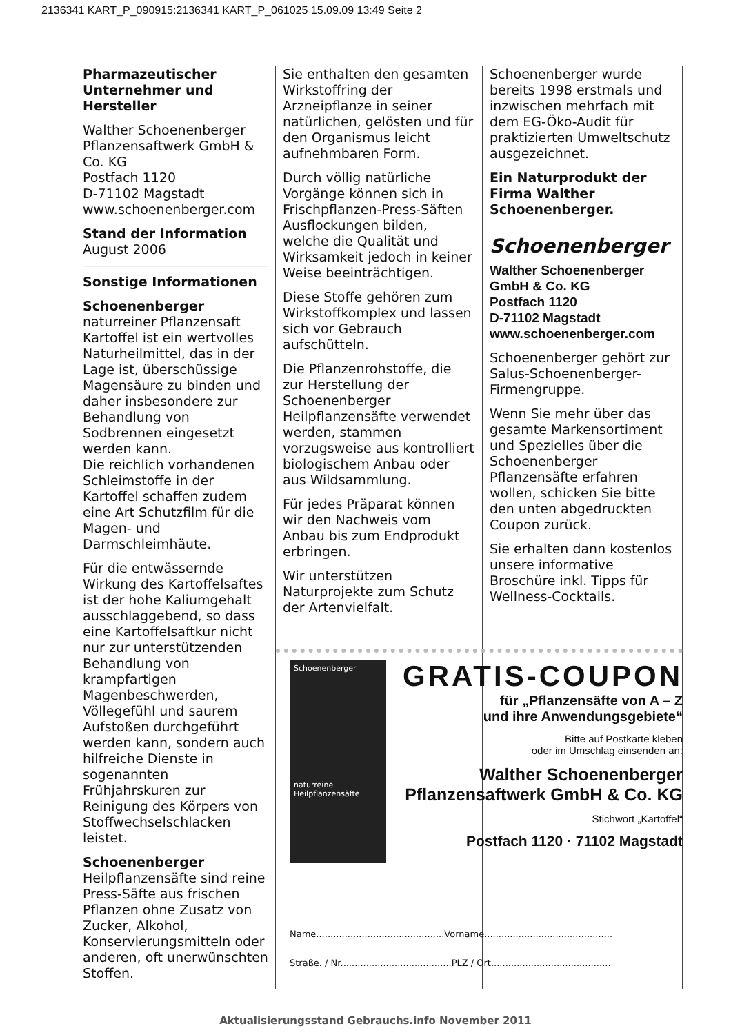2136341 KART_P_090915:2136341 KART_P_061025 15.09.09 13:49 Seite 2
Pharmazeutischer Unternehmer und Hersteller
Walther Schoenenberger Pflanzensaftwerk GmbH & Co. KG
Postfach 1120
D-71102 Magstadt
www.schoenenberger.com
Stand der Information
August 2006
Sonstige Informationen
Schoenenberger
naturreiner Pflanzensaft Kartoffel ist ein wertvolles Naturheilmittel, das in der Lage ist, überschüssige Magensäure zu binden und daher insbesondere zur Behandlung von Sodbrennen eingesetzt werden kann.
Die reichlich vorhandenen Schleimstoffe in der Kartoffel schaffen zudem eine Art Schutzfilm für die Magen- und Darmschleimhäute.
Für die entwässernde Wirkung des Kartoffelsaftes ist der hohe Kaliumgehalt ausschlaggebend, so dass eine Kartoffelsaftkur nicht nur zur unterstützenden Behandlung von krampfartigen Magenbeschwerden, Völlegefühl und saurem Aufstoßen durchgeführt werden kann, sondern auch hilfreiche Dienste in sogenannten Frühjahrskuren zur Reinigung des Körpers von Stoffwechselschlacken leistet.
Schoenenberger
Heilpflanzensäfte sind reine Press-Säfte aus frischen Pflanzen ohne Zusatz von Zucker, Alkohol, Konservierungsmitteln oder anderen, oft unerwünschten Stoffen.
Sie enthalten den gesamten Wirkstoffring der Arzneipflanze in seiner natürlichen, gelösten und für den Organismus leicht aufnehmbaren Form.
Durch völlig natürliche Vorgänge können sich in Frischpflanzen-Press-Säften Ausflockungen bilden, welche die Qualität und Wirksamkeit jedoch in keiner Weise beeinträchtigen.
Diese Stoffe gehören zum Wirkstoffkomplex und lassen sich vor Gebrauch aufschütteln.
Die Pflanzenrohstoffe, die zur Herstellung der Schoenenberger Heilpflanzensäfte verwendet werden, stammen vorzugsweise aus kontrolliert biologischem Anbau oder aus Wildsammlung.
Für jedes Präparat können wir den Nachweis vom Anbau bis zum Endprodukt erbringen.
Wir unterstützen Naturprojekte zum Schutz der Artenvielfalt.
Schoenenberger wurde bereits 1998 erstmals und inzwischen mehrfach mit dem EG-Öko-Audit für praktizierten Umweltschutz ausgezeichnet.
Ein Naturprodukt der Firma Walther Schoenenberger.
Schoenenberger
Walther Schoenenberger
GmbH & Co. KG
Postfach 1120
D-71102 Magstadt
www.schoenenberger.com
Schoenenberger gehört zur Salus-Schoenenberger-Firmengruppe.
Wenn Sie mehr über das gesamte Markensortiment und Spezielles über die Schoenenberger Pflanzensäfte erfahren wollen, schicken Sie bitte den unten abgedruckten Coupon zurück.
Sie erhalten dann kostenlos unsere informative Broschüre inkl. Tipps für Wellness-Cocktails.
Schoenenberger
naturreine Heilpflanzensäfte
GRATIS-COUPON
für „Pflanzensäfte von A – Z
und ihre Anwendungsgebiete“
Bitte auf Postkarte kleben
oder im Umschlag einsenden an:
Walther Schoenenberger
Pflanzensaftwerk GmbH & Co. KG
Stichwort „Kartoffel“
Postfach 1120 · 71102 Magstadt
Name.............................................Vorname.............................................
Straße. / Nr.......................................PLZ / Ort..........................................
Aktualisierungsstand Gebrauchs.info November 2011